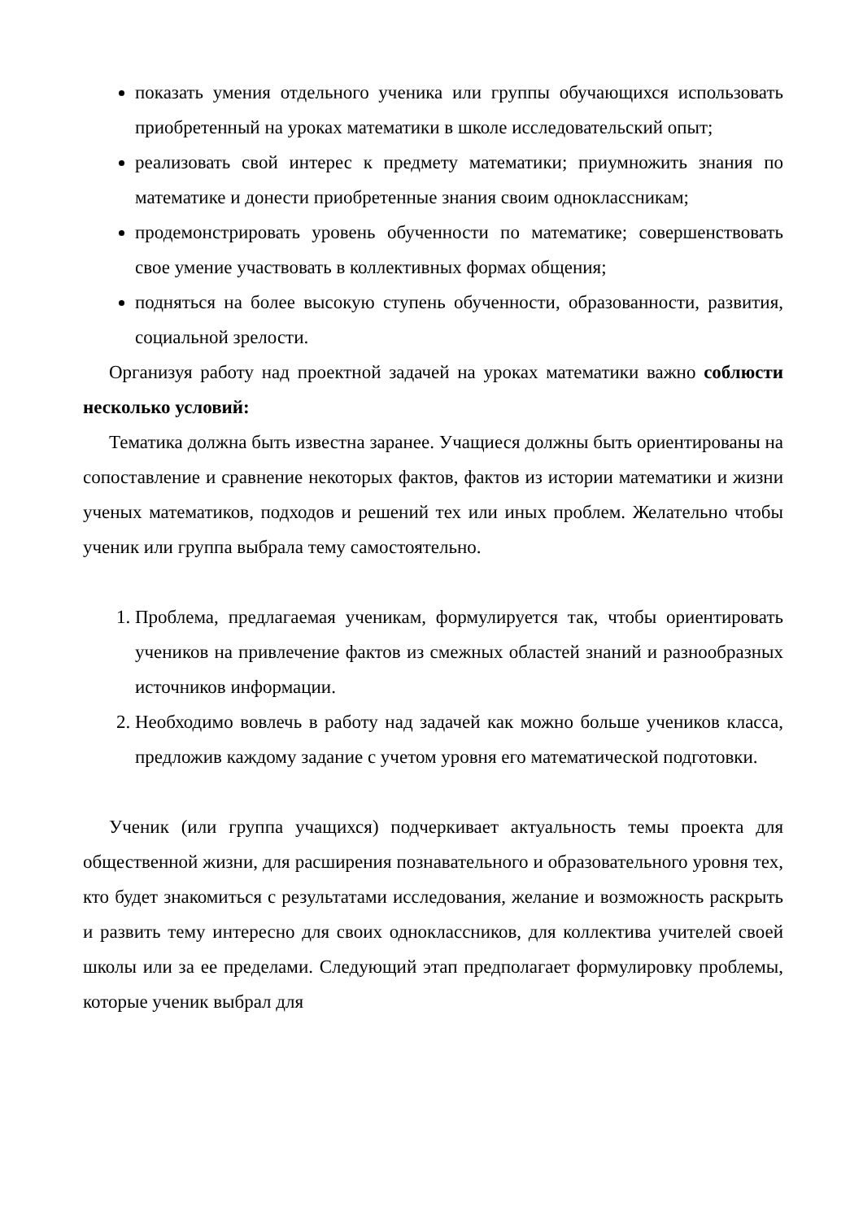показать умения отдельного ученика или группы обучающихся использовать приобретенный на уроках математики в школе исследовательский опыт;
реализовать свой интерес к предмету математики; приумножить знания по математике и донести приобретенные знания своим одноклассникам;
продемонстрировать уровень обученности по математике; совершенствовать свое умение участвовать в коллективных формах общения;
подняться на более высокую ступень обученности, образованности, развития, социальной зрелости.
Организуя работу над проектной задачей на уроках математики важно соблюсти несколько условий:
Тематика должна быть известна заранее. Учащиеся должны быть ориентированы на сопоставление и сравнение некоторых фактов, фактов из истории математики и жизни ученых математиков, подходов и решений тех или иных проблем. Желательно чтобы ученик или группа выбрала тему самостоятельно.
1. Проблема, предлагаемая ученикам, формулируется так, чтобы ориентировать учеников на привлечение фактов из смежных областей знаний и разнообразных источников информации.
2. Необходимо вовлечь в работу над задачей как можно больше учеников класса, предложив каждому задание с учетом уровня его математической подготовки.
Ученик (или группа учащихся) подчеркивает актуальность темы проекта для общественной жизни, для расширения познавательного и образовательного уровня тех, кто будет знакомиться с результатами исследования, желание и возможность раскрыть и развить тему интересно для своих одноклассников, для коллектива учителей своей школы или за ее пределами. Следующий этап предполагает формулировку проблемы, которые ученик выбрал для